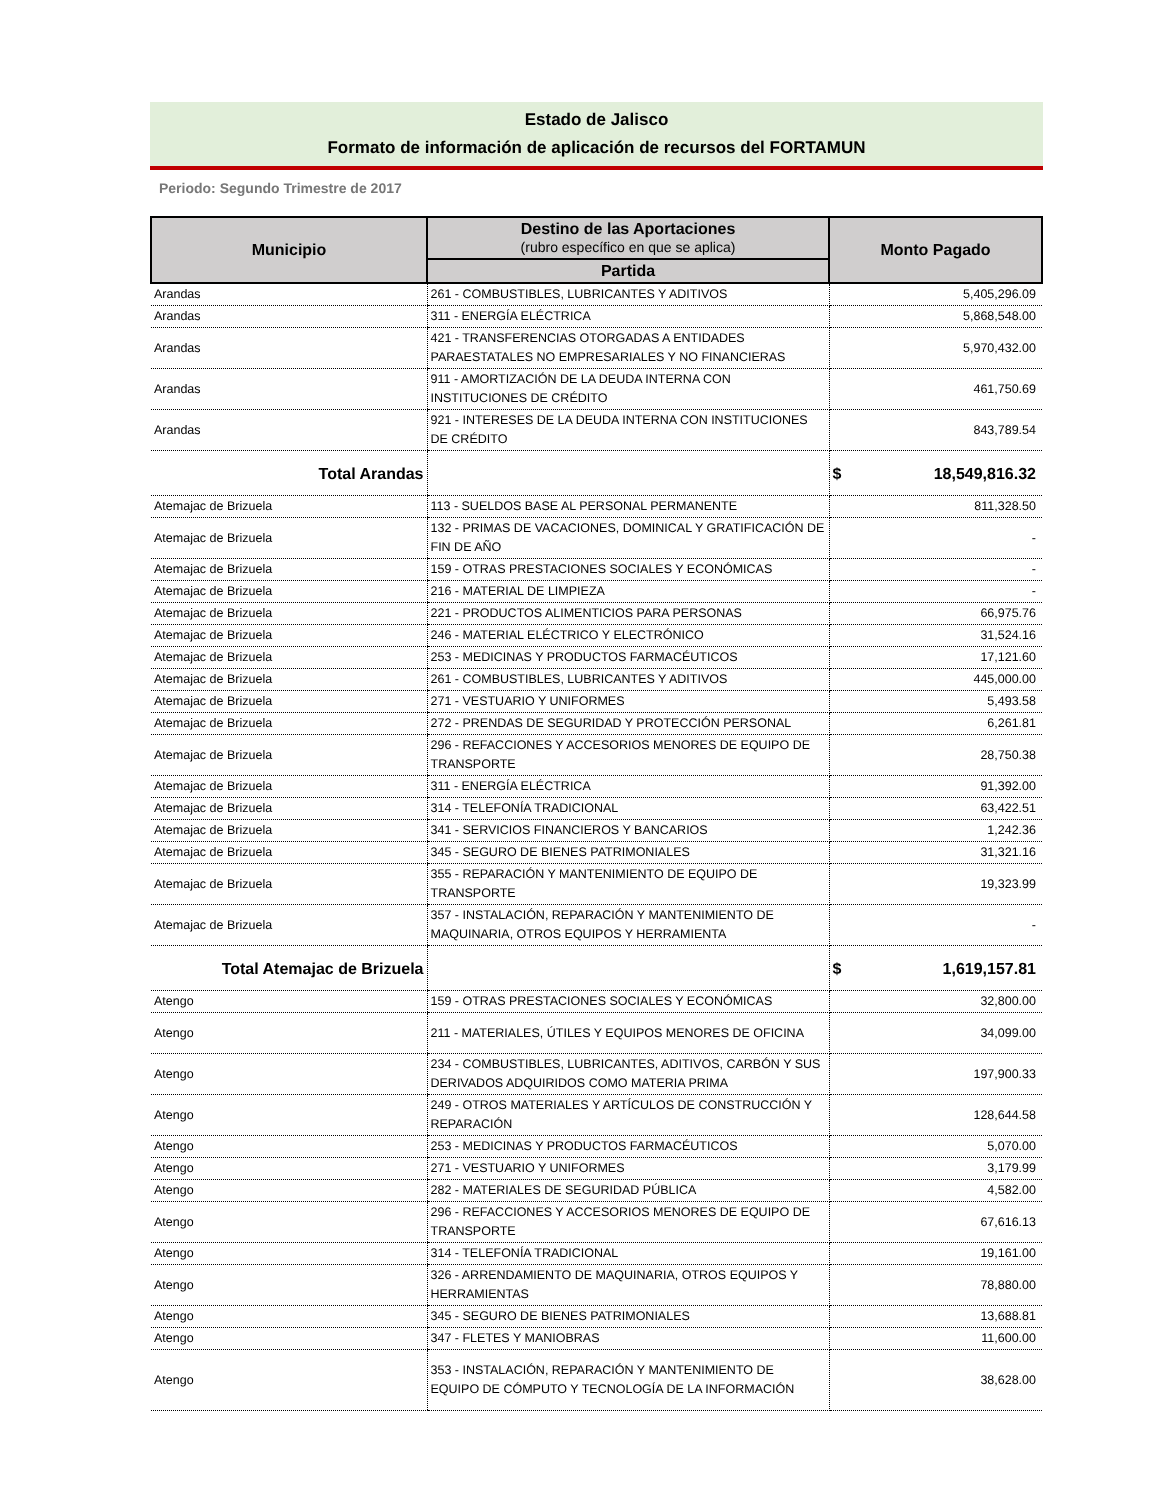Estado de Jalisco
Formato de información de aplicación de recursos del FORTAMUN
Periodo: Segundo Trimestre de 2017
| Municipio | Destino de las Aportaciones (rubro específico en que se aplica) | Monto Pagado |
| --- | --- | --- |
| | Partida | |
| Arandas | 261 - COMBUSTIBLES, LUBRICANTES Y ADITIVOS | 5,405,296.09 |
| Arandas | 311 - ENERGÍA ELÉCTRICA | 5,868,548.00 |
| Arandas | 421 - TRANSFERENCIAS OTORGADAS A ENTIDADES PARAESTATALES NO EMPRESARIALES Y NO FINANCIERAS | 5,970,432.00 |
| Arandas | 911 - AMORTIZACIÓN DE LA DEUDA INTERNA CON INSTITUCIONES DE CRÉDITO | 461,750.69 |
| Arandas | 921 - INTERESES DE LA DEUDA INTERNA CON INSTITUCIONES DE CRÉDITO | 843,789.54 |
| Total Arandas | | $ 18,549,816.32 |
| Atemajac de Brizuela | 113 - SUELDOS BASE AL PERSONAL PERMANENTE | 811,328.50 |
| Atemajac de Brizuela | 132 - PRIMAS DE VACACIONES, DOMINICAL Y GRATIFICACIÓN DE FIN DE AÑO | - |
| Atemajac de Brizuela | 159 - OTRAS PRESTACIONES SOCIALES Y ECONÓMICAS | - |
| Atemajac de Brizuela | 216 - MATERIAL DE LIMPIEZA | - |
| Atemajac de Brizuela | 221 - PRODUCTOS ALIMENTICIOS PARA PERSONAS | 66,975.76 |
| Atemajac de Brizuela | 246 - MATERIAL ELÉCTRICO Y ELECTRÓNICO | 31,524.16 |
| Atemajac de Brizuela | 253 - MEDICINAS Y PRODUCTOS FARMACÉUTICOS | 17,121.60 |
| Atemajac de Brizuela | 261 - COMBUSTIBLES, LUBRICANTES Y ADITIVOS | 445,000.00 |
| Atemajac de Brizuela | 271 - VESTUARIO Y UNIFORMES | 5,493.58 |
| Atemajac de Brizuela | 272 - PRENDAS DE SEGURIDAD Y PROTECCIÓN PERSONAL | 6,261.81 |
| Atemajac de Brizuela | 296 - REFACCIONES Y ACCESORIOS MENORES DE EQUIPO DE TRANSPORTE | 28,750.38 |
| Atemajac de Brizuela | 311 - ENERGÍA ELÉCTRICA | 91,392.00 |
| Atemajac de Brizuela | 314 - TELEFONÍA TRADICIONAL | 63,422.51 |
| Atemajac de Brizuela | 341 - SERVICIOS FINANCIEROS Y BANCARIOS | 1,242.36 |
| Atemajac de Brizuela | 345 - SEGURO DE BIENES PATRIMONIALES | 31,321.16 |
| Atemajac de Brizuela | 355 - REPARACIÓN Y MANTENIMIENTO DE EQUIPO DE TRANSPORTE | 19,323.99 |
| Atemajac de Brizuela | 357 - INSTALACIÓN, REPARACIÓN Y MANTENIMIENTO DE MAQUINARIA, OTROS EQUIPOS Y HERRAMIENTA | - |
| Total Atemajac de Brizuela | | $ 1,619,157.81 |
| Atengo | 159 - OTRAS PRESTACIONES SOCIALES Y ECONÓMICAS | 32,800.00 |
| Atengo | 211 - MATERIALES, ÚTILES Y EQUIPOS MENORES DE OFICINA | 34,099.00 |
| Atengo | 234 - COMBUSTIBLES, LUBRICANTES, ADITIVOS, CARBÓN Y SUS DERIVADOS ADQUIRIDOS COMO MATERIA PRIMA | 197,900.33 |
| Atengo | 249 - OTROS MATERIALES Y ARTÍCULOS DE CONSTRUCCIÓN Y REPARACIÓN | 128,644.58 |
| Atengo | 253 - MEDICINAS Y PRODUCTOS FARMACÉUTICOS | 5,070.00 |
| Atengo | 271 - VESTUARIO Y UNIFORMES | 3,179.99 |
| Atengo | 282 - MATERIALES DE SEGURIDAD PÚBLICA | 4,582.00 |
| Atengo | 296 - REFACCIONES Y ACCESORIOS MENORES DE EQUIPO DE TRANSPORTE | 67,616.13 |
| Atengo | 314 - TELEFONÍA TRADICIONAL | 19,161.00 |
| Atengo | 326 - ARRENDAMIENTO DE MAQUINARIA, OTROS EQUIPOS Y HERRAMIENTAS | 78,880.00 |
| Atengo | 345 - SEGURO DE BIENES PATRIMONIALES | 13,688.81 |
| Atengo | 347 - FLETES Y MANIOBRAS | 11,600.00 |
| Atengo | 353 - INSTALACIÓN, REPARACIÓN Y MANTENIMIENTO DE EQUIPO DE CÓMPUTO Y TECNOLOGÍA DE LA INFORMACIÓN | 38,628.00 |